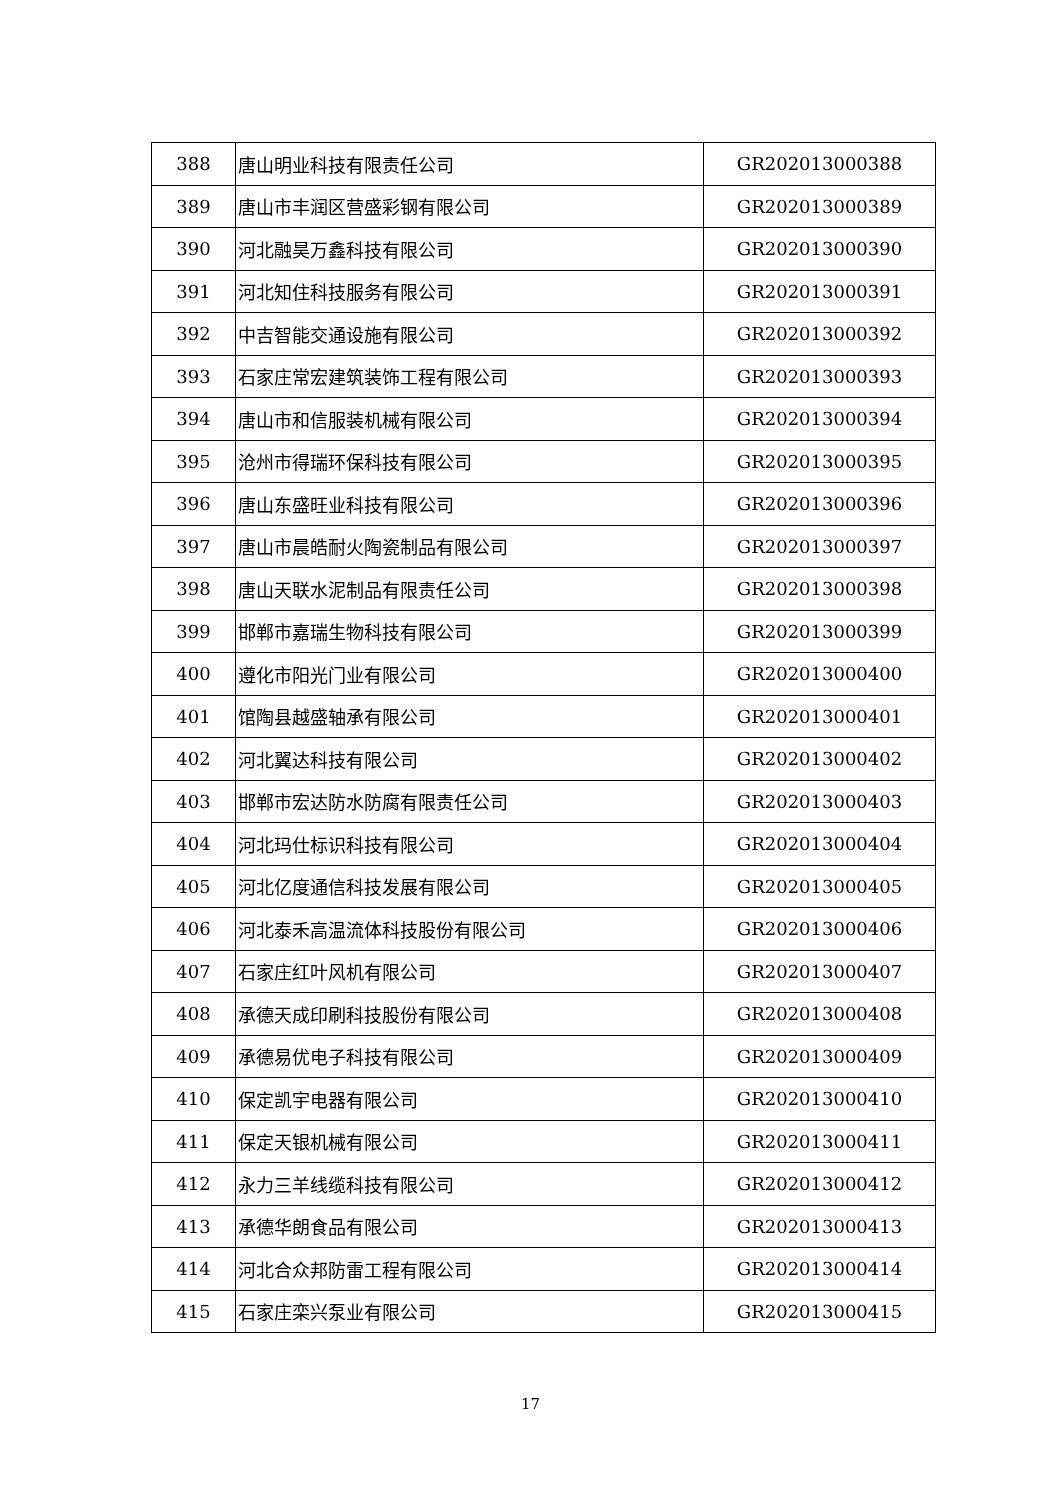| 388 | 唐山明业科技有限责任公司 | GR202013000388 |
| 389 | 唐山市丰润区营盛彩钢有限公司 | GR202013000389 |
| 390 | 河北融昊万鑫科技有限公司 | GR202013000390 |
| 391 | 河北知住科技服务有限公司 | GR202013000391 |
| 392 | 中吉智能交通设施有限公司 | GR202013000392 |
| 393 | 石家庄常宏建筑装饰工程有限公司 | GR202013000393 |
| 394 | 唐山市和信服装机械有限公司 | GR202013000394 |
| 395 | 沧州市得瑞环保科技有限公司 | GR202013000395 |
| 396 | 唐山东盛旺业科技有限公司 | GR202013000396 |
| 397 | 唐山市晨皓耐火陶瓷制品有限公司 | GR202013000397 |
| 398 | 唐山天联水泥制品有限责任公司 | GR202013000398 |
| 399 | 邯郸市嘉瑞生物科技有限公司 | GR202013000399 |
| 400 | 遵化市阳光门业有限公司 | GR202013000400 |
| 401 | 馆陶县越盛轴承有限公司 | GR202013000401 |
| 402 | 河北翼达科技有限公司 | GR202013000402 |
| 403 | 邯郸市宏达防水防腐有限责任公司 | GR202013000403 |
| 404 | 河北玛仕标识科技有限公司 | GR202013000404 |
| 405 | 河北亿度通信科技发展有限公司 | GR202013000405 |
| 406 | 河北泰禾高温流体科技股份有限公司 | GR202013000406 |
| 407 | 石家庄红叶风机有限公司 | GR202013000407 |
| 408 | 承德天成印刷科技股份有限公司 | GR202013000408 |
| 409 | 承德易优电子科技有限公司 | GR202013000409 |
| 410 | 保定凯宇电器有限公司 | GR202013000410 |
| 411 | 保定天银机械有限公司 | GR202013000411 |
| 412 | 永力三羊线缆科技有限公司 | GR202013000412 |
| 413 | 承德华朗食品有限公司 | GR202013000413 |
| 414 | 河北合众邦防雷工程有限公司 | GR202013000414 |
| 415 | 石家庄栾兴泵业有限公司 | GR202013000415 |
17